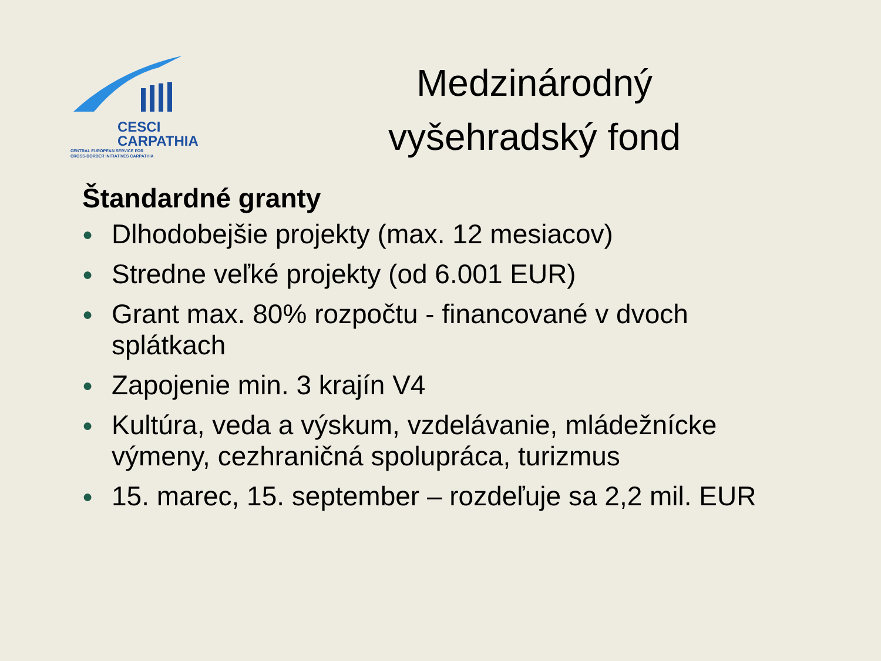CESCI
CARPATHIA
CENTRAL EUROPEAN SERVICE FOR
CROSS-BORDER INITIATIVES CARPATHIA
Medzinárodný
vyšehradský fond
Štandardné granty
● Dlhodobejšie projekty (max. 12 mesiacov)
● Stredne veľké projekty (od 6.001 EUR)
● Grant max. 80% rozpočtu - financované v dvoch splátkach
● Zapojenie min. 3 krajín V4
● Kultúra, veda a výskum, vzdelávanie, mládežnícke výmeny, cezhraničná spolupráca, turizmus
● 15. marec, 15. september – rozdeľuje sa 2,2 mil. EUR